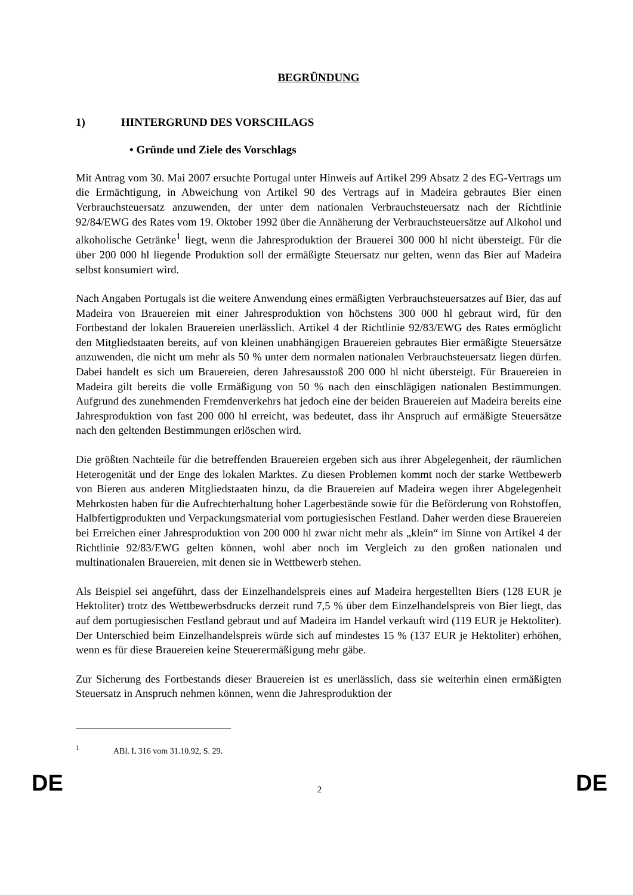BEGRÜNDUNG
1) HINTERGRUND DES VORSCHLAGS
• Gründe und Ziele des Vorschlags
Mit Antrag vom 30. Mai 2007 ersuchte Portugal unter Hinweis auf Artikel 299 Absatz 2 des EG-Vertrags um die Ermächtigung, in Abweichung von Artikel 90 des Vertrags auf in Madeira gebrautes Bier einen Verbrauchsteuersatz anzuwenden, der unter dem nationalen Verbrauchsteuersatz nach der Richtlinie 92/84/EWG des Rates vom 19. Oktober 1992 über die Annäherung der Verbrauchsteuersätze auf Alkohol und alkoholische Getränke<sup>1</sup> liegt, wenn die Jahresproduktion der Brauerei 300 000 hl nicht übersteigt. Für die über 200 000 hl liegende Produktion soll der ermäßigte Steuersatz nur gelten, wenn das Bier auf Madeira selbst konsumiert wird.
Nach Angaben Portugals ist die weitere Anwendung eines ermäßigten Verbrauchsteuersatzes auf Bier, das auf Madeira von Brauereien mit einer Jahresproduktion von höchstens 300 000 hl gebraut wird, für den Fortbestand der lokalen Brauereien unerlässlich. Artikel 4 der Richtlinie 92/83/EWG des Rates ermöglicht den Mitgliedstaaten bereits, auf von kleinen unabhängigen Brauereien gebrautes Bier ermäßigte Steuersätze anzuwenden, die nicht um mehr als 50 % unter dem normalen nationalen Verbrauchsteuersatz liegen dürfen. Dabei handelt es sich um Brauereien, deren Jahresausstoß 200 000 hl nicht übersteigt. Für Brauereien in Madeira gilt bereits die volle Ermäßigung von 50 % nach den einschlägigen nationalen Bestimmungen. Aufgrund des zunehmenden Fremdenverkehrs hat jedoch eine der beiden Brauereien auf Madeira bereits eine Jahresproduktion von fast 200 000 hl erreicht, was bedeutet, dass ihr Anspruch auf ermäßigte Steuersätze nach den geltenden Bestimmungen erlöschen wird.
Die größten Nachteile für die betreffenden Brauereien ergeben sich aus ihrer Abgelegenheit, der räumlichen Heterogenität und der Enge des lokalen Marktes. Zu diesen Problemen kommt noch der starke Wettbewerb von Bieren aus anderen Mitgliedstaaten hinzu, da die Brauereien auf Madeira wegen ihrer Abgelegenheit Mehrkosten haben für die Aufrechterhaltung hoher Lagerbestände sowie für die Beförderung von Rohstoffen, Halbfertigprodukten und Verpackungsmaterial vom portugiesischen Festland. Daher werden diese Brauereien bei Erreichen einer Jahresproduktion von 200 000 hl zwar nicht mehr als „klein“ im Sinne von Artikel 4 der Richtlinie 92/83/EWG gelten können, wohl aber noch im Vergleich zu den großen nationalen und multinationalen Brauereien, mit denen sie in Wettbewerb stehen.
Als Beispiel sei angeführt, dass der Einzelhandelspreis eines auf Madeira hergestellten Biers (128 EUR je Hektoliter) trotz des Wettbewerbsdrucks derzeit rund 7,5 % über dem Einzelhandelspreis von Bier liegt, das auf dem portugiesischen Festland gebraut und auf Madeira im Handel verkauft wird (119 EUR je Hektoliter). Der Unterschied beim Einzelhandelspreis würde sich auf mindestes 15 % (137 EUR je Hektoliter) erhöhen, wenn es für diese Brauereien keine Steuerermäßigung mehr gäbe.
Zur Sicherung des Fortbestands dieser Brauereien ist es unerlässlich, dass sie weiterhin einen ermäßigten Steuersatz in Anspruch nehmen können, wenn die Jahresproduktion der
<sup>1</sup> ABl. L 316 vom 31.10.92, S. 29.
DE
2
DE